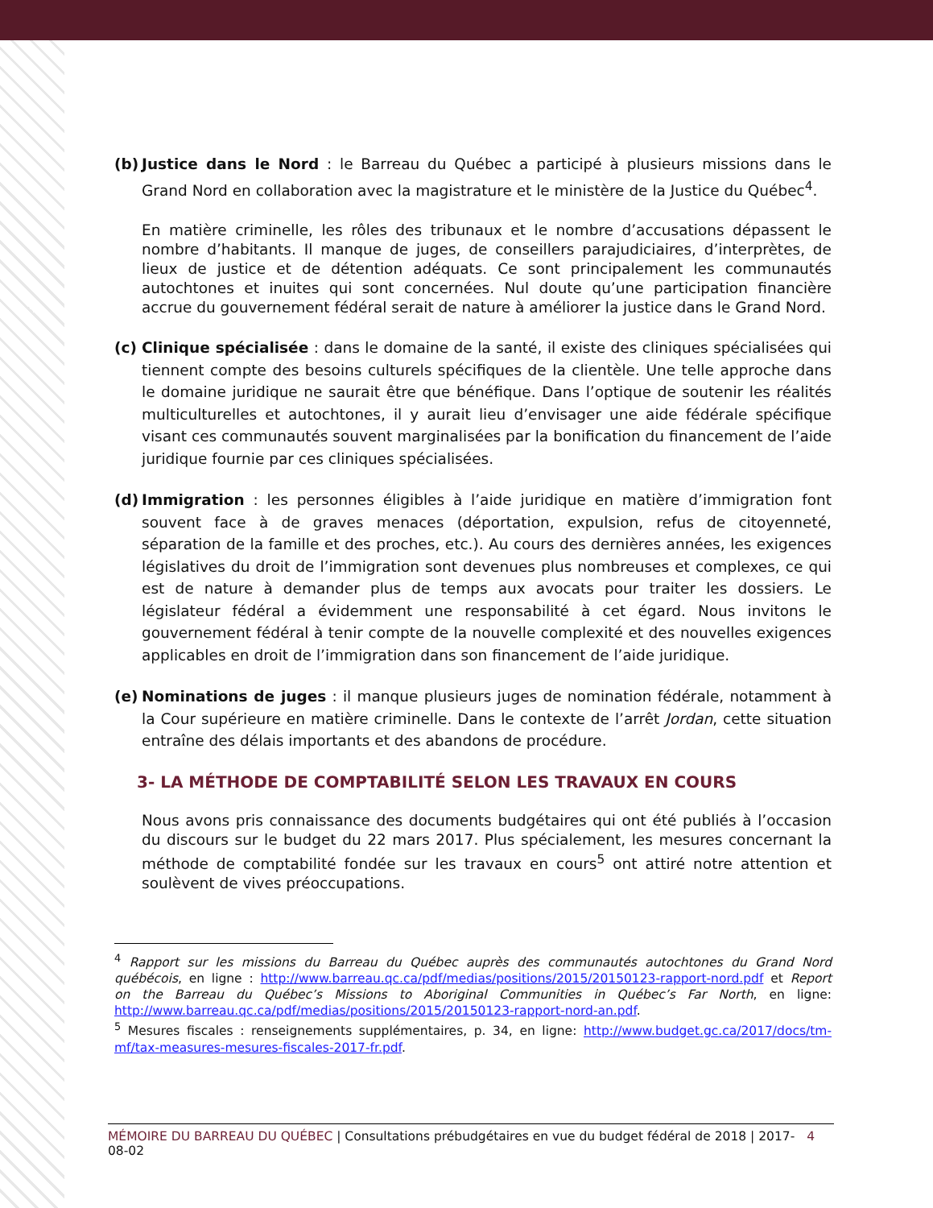(b) Justice dans le Nord : le Barreau du Québec a participé à plusieurs missions dans le Grand Nord en collaboration avec la magistrature et le ministère de la Justice du Québec<sup>4</sup>.
En matière criminelle, les rôles des tribunaux et le nombre d’accusations dépassent le nombre d’habitants. Il manque de juges, de conseillers parajudiciaires, d’interprètes, de lieux de justice et de détention adéquats. Ce sont principalement les communautés autochtones et inuites qui sont concernées. Nul doute qu’une participation financière accrue du gouvernement fédéral serait de nature à améliorer la justice dans le Grand Nord.
(c) Clinique spécialisée : dans le domaine de la santé, il existe des cliniques spécialisées qui tiennent compte des besoins culturels spécifiques de la clientèle. Une telle approche dans le domaine juridique ne saurait être que bénéfique. Dans l’optique de soutenir les réalités multiculturelles et autochtones, il y aurait lieu d’envisager une aide fédérale spécifique visant ces communautés souvent marginalisées par la bonification du financement de l’aide juridique fournie par ces cliniques spécialisées.
(d) Immigration : les personnes éligibles à l’aide juridique en matière d’immigration font souvent face à de graves menaces (déportation, expulsion, refus de citoyenneté, séparation de la famille et des proches, etc.). Au cours des dernières années, les exigences législatives du droit de l’immigration sont devenues plus nombreuses et complexes, ce qui est de nature à demander plus de temps aux avocats pour traiter les dossiers. Le législateur fédéral a évidemment une responsabilité à cet égard. Nous invitons le gouvernement fédéral à tenir compte de la nouvelle complexité et des nouvelles exigences applicables en droit de l’immigration dans son financement de l’aide juridique.
(e) Nominations de juges : il manque plusieurs juges de nomination fédérale, notamment à la Cour supérieure en matière criminelle. Dans le contexte de l’arrêt Jordan, cette situation entraîne des délais importants et des abandons de procédure.
3- LA MÉTHODE DE COMPTABILITÉ SELON LES TRAVAUX EN COURS
Nous avons pris connaissance des documents budgétaires qui ont été publiés à l’occasion du discours sur le budget du 22 mars 2017. Plus spécialement, les mesures concernant la méthode de comptabilité fondée sur les travaux en cours<sup>5</sup> ont attiré notre attention et soulèvent de vives préoccupations.
<sup>4</sup> Rapport sur les missions du Barreau du Québec auprès des communautés autochtones du Grand Nord québécois, en ligne : http://www.barreau.qc.ca/pdf/medias/positions/2015/20150123-rapport-nord.pdf et Report on the Barreau du Québec’s Missions to Aboriginal Communities in Québec’s Far North, en ligne: http://www.barreau.qc.ca/pdf/medias/positions/2015/20150123-rapport-nord-an.pdf.
<sup>5</sup> Mesures fiscales : renseignements supplémentaires, p. 34, en ligne: http://www.budget.gc.ca/2017/docs/tm-mf/tax-measures-mesures-fiscales-2017-fr.pdf.
MÉMOIRE DU BARREAU DU QUÉBEC | Consultations prébudgétaires en vue du budget fédéral de 2018 | 2017-08-02 4